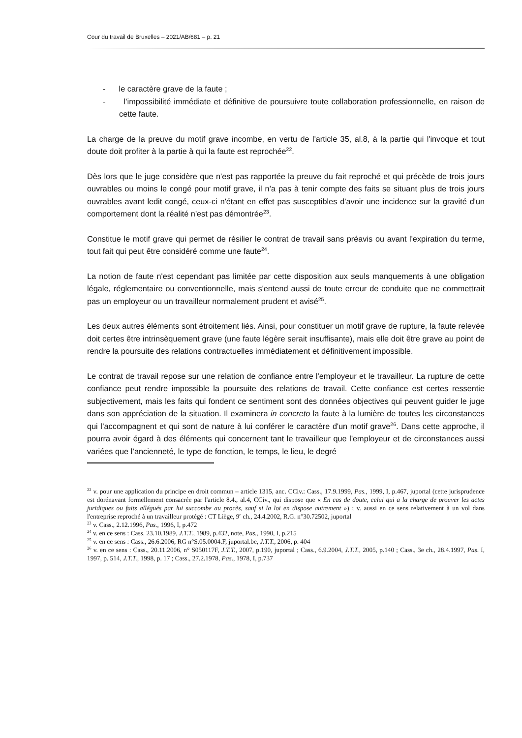Cour du travail de Bruxelles – 2021/AB/681 – p. 21
- le caractère grave de la faute ;
- l’impossibilité immédiate et définitive de poursuivre toute collaboration professionnelle, en raison de cette faute.
La charge de la preuve du motif grave incombe, en vertu de l'article 35, al.8, à la partie qui l'invoque et tout doute doit profiter à la partie à qui la faute est reprochée<sup>22</sup>.
Dès lors que le juge considère que n'est pas rapportée la preuve du fait reproché et qui précède de trois jours ouvrables ou moins le congé pour motif grave, il n’a pas à tenir compte des faits se situant plus de trois jours ouvrables avant ledit congé, ceux-ci n'étant en effet pas susceptibles d'avoir une incidence sur la gravité d'un comportement dont la réalité n'est pas démontrée<sup>23</sup>.
Constitue le motif grave qui permet de résilier le contrat de travail sans préavis ou avant l'expiration du terme, tout fait qui peut être considéré comme une faute<sup>24</sup>.
La notion de faute n'est cependant pas limitée par cette disposition aux seuls manquements à une obligation légale, réglementaire ou conventionnelle, mais s'entend aussi de toute erreur de conduite que ne commettrait pas un employeur ou un travailleur normalement prudent et avisé<sup>25</sup>.
Les deux autres éléments sont étroitement liés. Ainsi, pour constituer un motif grave de rupture, la faute relevée doit certes être intrinsèquement grave (une faute légère serait insuffisante), mais elle doit être grave au point de rendre la poursuite des relations contractuelles immédiatement et définitivement impossible.
Le contrat de travail repose sur une relation de confiance entre l'employeur et le travailleur. La rupture de cette confiance peut rendre impossible la poursuite des relations de travail. Cette confiance est certes ressentie subjectivement, mais les faits qui fondent ce sentiment sont des données objectives qui peuvent guider le juge dans son appréciation de la situation. Il examinera in concreto la faute à la lumière de toutes les circonstances qui l’accompagnent et qui sont de nature à lui conférer le caractère d'un motif grave<sup>26</sup>. Dans cette approche, il pourra avoir égard à des éléments qui concernent tant le travailleur que l'employeur et de circonstances aussi variées que l’ancienneté, le type de fonction, le temps, le lieu, le degré
<sup>22</sup> v. pour une application du principe en droit commun – article 1315, anc. CCiv.: Cass., 17.9.1999, Pas., 1999, I, p.467, juportal (cette jurisprudence est dorénavant formellement consacrée par l'article 8.4., al.4, CCiv., qui dispose que « En cas de doute, celui qui a la charge de prouver les actes juridiques ou faits allégués par lui succombe au procès, sauf si la loi en dispose autrement ») ; v. aussi en ce sens relativement à un vol dans l'entreprise reproché à un travailleur protégé : CT Liège, 9<sup>e</sup> ch., 24.4.2002, R.G. n°30.72502, juportal
<sup>23</sup> v. Cass., 2.12.1996, Pas., 1996, I, p.472
<sup>24</sup> v. en ce sens : Cass. 23.10.1989, J.T.T., 1989, p.432, note, Pas., 1990, I, p.215
<sup>25</sup> v. en ce sens : Cass., 26.6.2006, RG n°S.05.0004.F, juportal.be, J.T.T., 2006, p. 404
<sup>26</sup> v. en ce sens : Cass., 20.11.2006, n° S050117F, J.T.T., 2007, p.190, juportal ; Cass., 6.9.2004, J.T.T., 2005, p.140 ; Cass., 3e ch., 28.4.1997, Pas. I, 1997, p. 514, J.T.T., 1998, p. 17 ; Cass., 27.2.1978, Pas., 1978, I, p.737